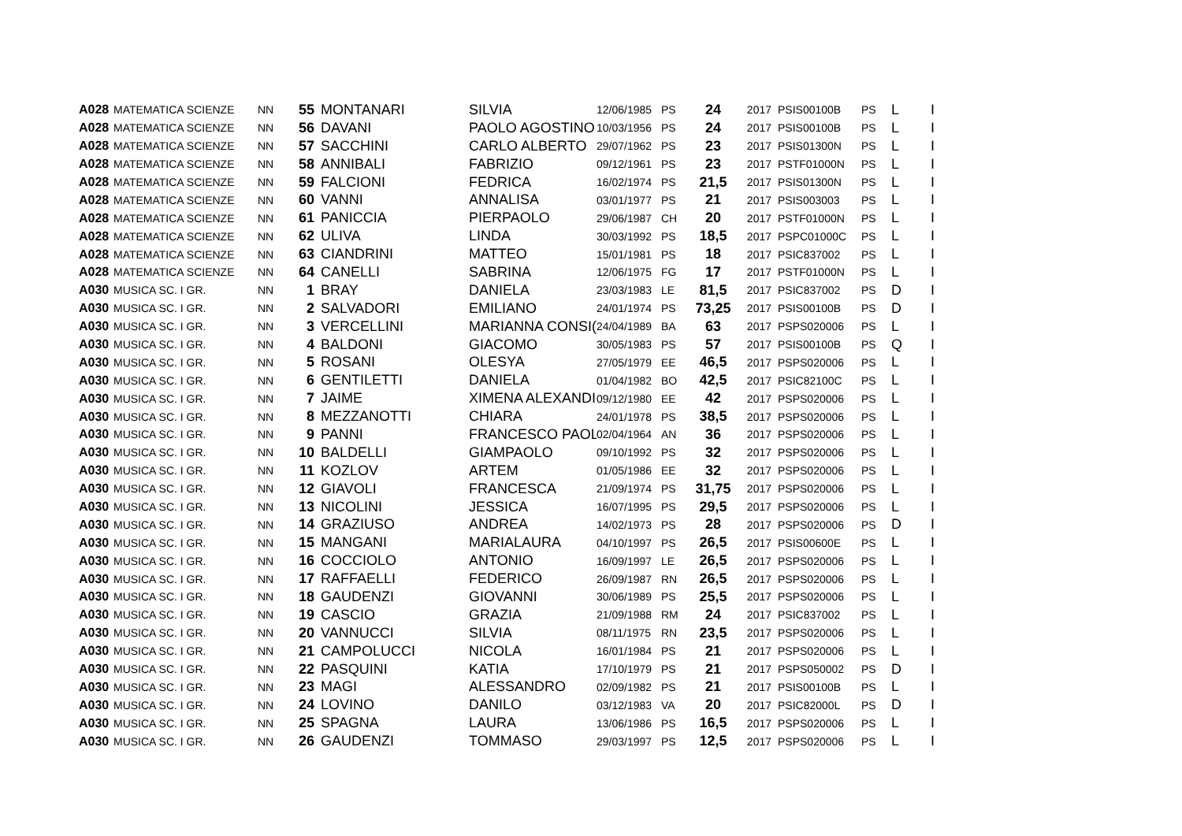| A028 | MATEMATICA SCIENZE | NN | 55 | MONTANARI | SILVIA | 12/06/1985 | PS | 24 | 2017 | PSIS00100B | PS | L | I |
| A028 | MATEMATICA SCIENZE | NN | 56 | DAVANI | PAOLO AGOSTINO | 10/03/1956 | PS | 24 | 2017 | PSIS00100B | PS | L | I |
| A028 | MATEMATICA SCIENZE | NN | 57 | SACCHINI | CARLO ALBERTO | 29/07/1962 | PS | 23 | 2017 | PSIS01300N | PS | L | I |
| A028 | MATEMATICA SCIENZE | NN | 58 | ANNIBALI | FABRIZIO | 09/12/1961 | PS | 23 | 2017 | PSTF01000N | PS | L | I |
| A028 | MATEMATICA SCIENZE | NN | 59 | FALCIONI | FEDRICA | 16/02/1974 | PS | 21,5 | 2017 | PSIS01300N | PS | L | I |
| A028 | MATEMATICA SCIENZE | NN | 60 | VANNI | ANNALISA | 03/01/1977 | PS | 21 | 2017 | PSIS003003 | PS | L | I |
| A028 | MATEMATICA SCIENZE | NN | 61 | PANICCIA | PIERPAOLO | 29/06/1987 | CH | 20 | 2017 | PSTF01000N | PS | L | I |
| A028 | MATEMATICA SCIENZE | NN | 62 | ULIVA | LINDA | 30/03/1992 | PS | 18,5 | 2017 | PSPC01000C | PS | L | I |
| A028 | MATEMATICA SCIENZE | NN | 63 | CIANDRINI | MATTEO | 15/01/1981 | PS | 18 | 2017 | PSIC837002 | PS | L | I |
| A028 | MATEMATICA SCIENZE | NN | 64 | CANELLI | SABRINA | 12/06/1975 | FG | 17 | 2017 | PSTF01000N | PS | L | I |
| A030 | MUSICA SC. I GR. | NN | 1 | BRAY | DANIELA | 23/03/1983 | LE | 81,5 | 2017 | PSIC837002 | PS | D | I |
| A030 | MUSICA SC. I GR. | NN | 2 | SALVADORI | EMILIANO | 24/01/1974 | PS | 73,25 | 2017 | PSIS00100B | PS | D | I |
| A030 | MUSICA SC. I GR. | NN | 3 | VERCELLINI | MARIANNA CONSI( | 24/04/1989 | BA | 63 | 2017 | PSPS020006 | PS | L | I |
| A030 | MUSICA SC. I GR. | NN | 4 | BALDONI | GIACOMO | 30/05/1983 | PS | 57 | 2017 | PSIS00100B | PS | Q | I |
| A030 | MUSICA SC. I GR. | NN | 5 | ROSANI | OLESYA | 27/05/1979 | EE | 46,5 | 2017 | PSPS020006 | PS | L | I |
| A030 | MUSICA SC. I GR. | NN | 6 | GENTILETTI | DANIELA | 01/04/1982 | BO | 42,5 | 2017 | PSIC82100C | PS | L | I |
| A030 | MUSICA SC. I GR. | NN | 7 | JAIME | XIMENA ALEXANDI | 09/12/1980 | EE | 42 | 2017 | PSPS020006 | PS | L | I |
| A030 | MUSICA SC. I GR. | NN | 8 | MEZZANOTTI | CHIARA | 24/01/1978 | PS | 38,5 | 2017 | PSPS020006 | PS | L | I |
| A030 | MUSICA SC. I GR. | NN | 9 | PANNI | FRANCESCO PAOL | 02/04/1964 | AN | 36 | 2017 | PSPS020006 | PS | L | I |
| A030 | MUSICA SC. I GR. | NN | 10 | BALDELLI | GIAMPAOLO | 09/10/1992 | PS | 32 | 2017 | PSPS020006 | PS | L | I |
| A030 | MUSICA SC. I GR. | NN | 11 | KOZLOV | ARTEM | 01/05/1986 | EE | 32 | 2017 | PSPS020006 | PS | L | I |
| A030 | MUSICA SC. I GR. | NN | 12 | GIAVOLI | FRANCESCA | 21/09/1974 | PS | 31,75 | 2017 | PSPS020006 | PS | L | I |
| A030 | MUSICA SC. I GR. | NN | 13 | NICOLINI | JESSICA | 16/07/1995 | PS | 29,5 | 2017 | PSPS020006 | PS | L | I |
| A030 | MUSICA SC. I GR. | NN | 14 | GRAZIUSO | ANDREA | 14/02/1973 | PS | 28 | 2017 | PSPS020006 | PS | D | I |
| A030 | MUSICA SC. I GR. | NN | 15 | MANGANI | MARIALAURA | 04/10/1997 | PS | 26,5 | 2017 | PSIS00600E | PS | L | I |
| A030 | MUSICA SC. I GR. | NN | 16 | COCCIOLO | ANTONIO | 16/09/1997 | LE | 26,5 | 2017 | PSPS020006 | PS | L | I |
| A030 | MUSICA SC. I GR. | NN | 17 | RAFFAELLI | FEDERICO | 26/09/1987 | RN | 26,5 | 2017 | PSPS020006 | PS | L | I |
| A030 | MUSICA SC. I GR. | NN | 18 | GAUDENZI | GIOVANNI | 30/06/1989 | PS | 25,5 | 2017 | PSPS020006 | PS | L | I |
| A030 | MUSICA SC. I GR. | NN | 19 | CASCIO | GRAZIA | 21/09/1988 | RM | 24 | 2017 | PSIC837002 | PS | L | I |
| A030 | MUSICA SC. I GR. | NN | 20 | VANNUCCI | SILVIA | 08/11/1975 | RN | 23,5 | 2017 | PSPS020006 | PS | L | I |
| A030 | MUSICA SC. I GR. | NN | 21 | CAMPOLUCCI | NICOLA | 16/01/1984 | PS | 21 | 2017 | PSPS020006 | PS | L | I |
| A030 | MUSICA SC. I GR. | NN | 22 | PASQUINI | KATIA | 17/10/1979 | PS | 21 | 2017 | PSPS050002 | PS | D | I |
| A030 | MUSICA SC. I GR. | NN | 23 | MAGI | ALESSANDRO | 02/09/1982 | PS | 21 | 2017 | PSIS00100B | PS | L | I |
| A030 | MUSICA SC. I GR. | NN | 24 | LOVINO | DANILO | 03/12/1983 | VA | 20 | 2017 | PSIC82000L | PS | D | I |
| A030 | MUSICA SC. I GR. | NN | 25 | SPAGNA | LAURA | 13/06/1986 | PS | 16,5 | 2017 | PSPS020006 | PS | L | I |
| A030 | MUSICA SC. I GR. | NN | 26 | GAUDENZI | TOMMASO | 29/03/1997 | PS | 12,5 | 2017 | PSPS020006 | PS | L | I |